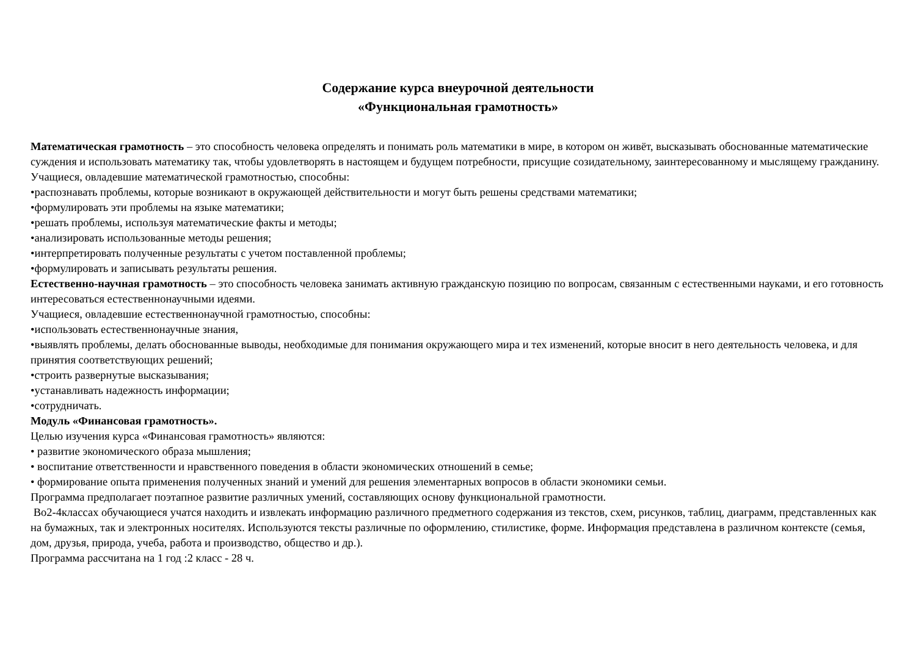Содержание курса внеурочной деятельности
«Функциональная грамотность»
Математическая грамотность – это способность человека определять и понимать роль математики в мире, в котором он живёт, высказывать обоснованные математические суждения и использовать математику так, чтобы удовлетворять в настоящем и будущем потребности, присущие созидательному, заинтересованному и мыслящему гражданину.
Учащиеся, овладевшие математической грамотностью, способны:
•распознавать проблемы, которые возникают в окружающей действительности и могут быть решены средствами математики;
•формулировать эти проблемы на языке математики;
•решать проблемы, используя математические факты и методы;
•анализировать использованные методы решения;
•интерпретировать полученные результаты с учетом поставленной проблемы;
•формулировать и записывать результаты решения.
Естественно-научная грамотность – это способность человека занимать активную гражданскую позицию по вопросам, связанным с естественными науками, и его готовность интересоваться естественнонаучными идеями.
Учащиеся, овладевшие естественнонаучной грамотностью, способны:
•использовать естественнонаучные знания,
•выявлять проблемы, делать обоснованные выводы, необходимые для понимания окружающего мира и тех изменений, которые вносит в него деятельность человека, и для принятия соответствующих решений;
•строить развернутые высказывания;
•устанавливать надежность информации;
•сотрудничать.
Модуль «Финансовая грамотность».
Целью изучения курса «Финансовая грамотность» являются:
• развитие экономического образа мышления;
• воспитание ответственности и нравственного поведения в области экономических отношений в семье;
• формирование опыта применения полученных знаний и умений для решения элементарных вопросов в области экономики семьи.
Программа предполагает поэтапное развитие различных умений, составляющих основу функциональной грамотности.
Во2-4классах обучающиеся учатся находить и извлекать информацию различного предметного содержания из текстов, схем, рисунков, таблиц, диаграмм, представленных как на бумажных, так и электронных носителях. Используются тексты различные по оформлению, стилистике, форме. Информация представлена в различном контексте (семья, дом, друзья, природа, учеба, работа и производство, общество и др.).
Программа рассчитана на 1 год :2 класс - 28 ч.